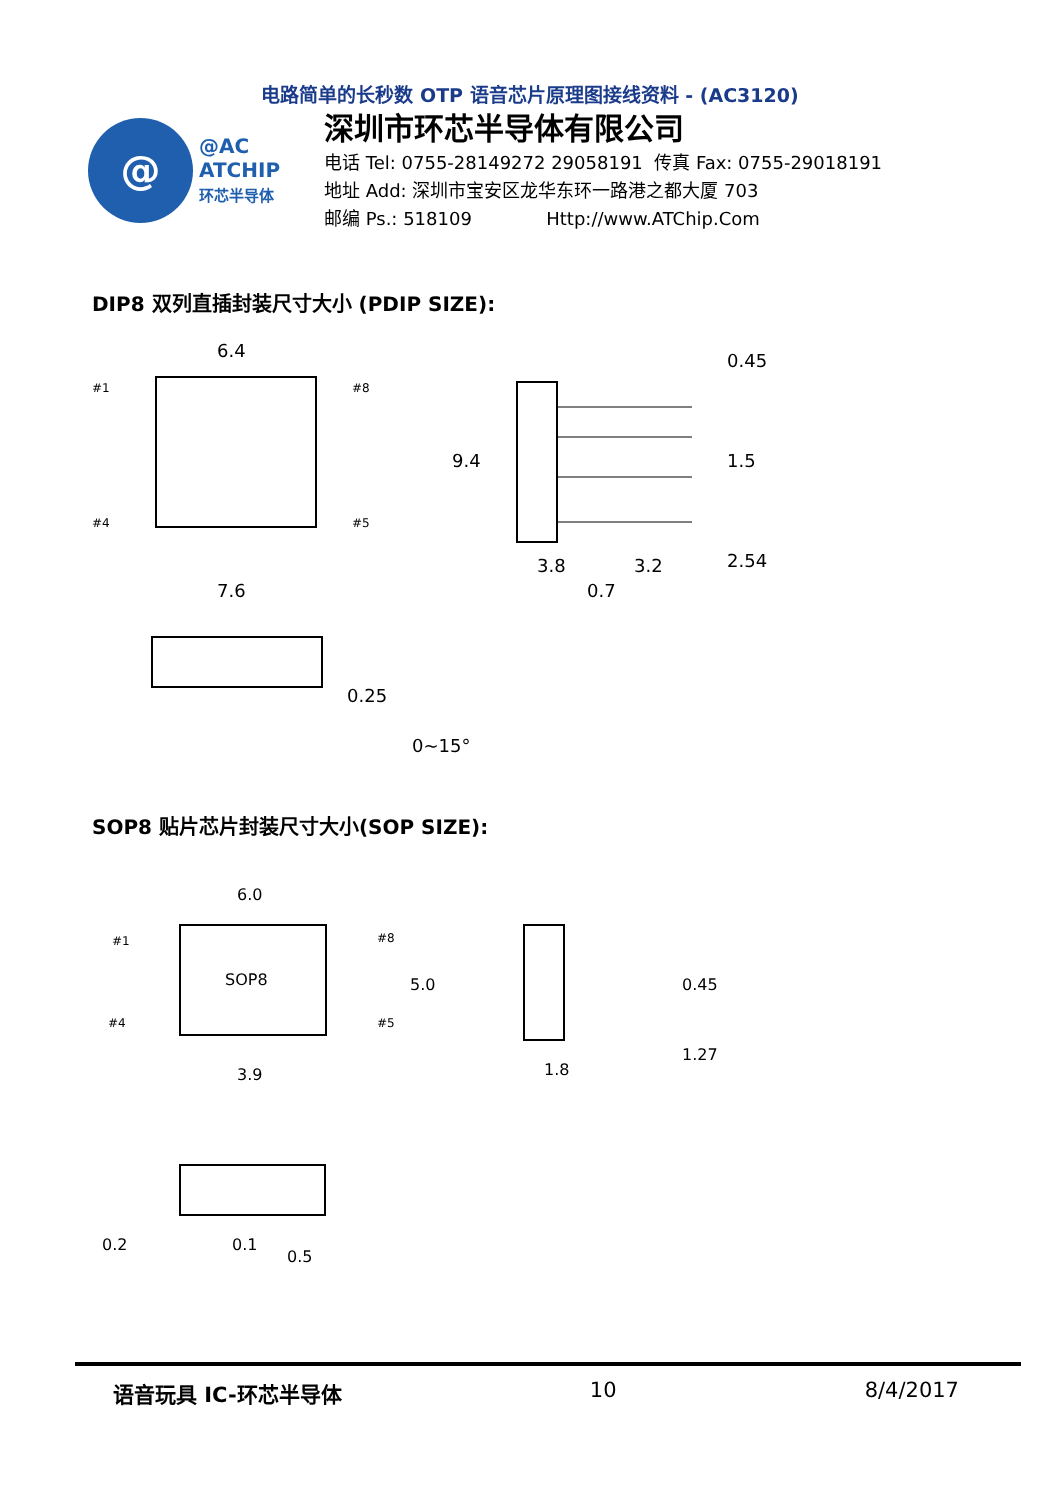电路简单的长秒数 OTP 语音芯片原理图接线资料 - (AC3120)
@
@AC
ATCHIP
环芯半导体
深圳市环芯半导体有限公司
电话 Tel: 0755-28149272 29058191 传真 Fax: 0755-29018191
地址 Add: 深圳市宝安区龙华东环一路港之都大厦 703
邮编 Ps.: 518109 Http://www.ATChip.Com
DIP8 双列直插封装尺寸大小 (PDIP SIZE):
6.4
#1
#8
#4
#5
9.4
3.8
3.2
0.7
0.45
1.5
2.54
7.6
0.25
0~15°
SOP8 贴片芯片封装尺寸大小(SOP SIZE):
6.0
SOP8
#1
#8
#4
#5
5.0
3.9
1.8
0.45
1.27
0.2
0.1
0.5
语音玩具 IC-环芯半导体 10 8/4/2017